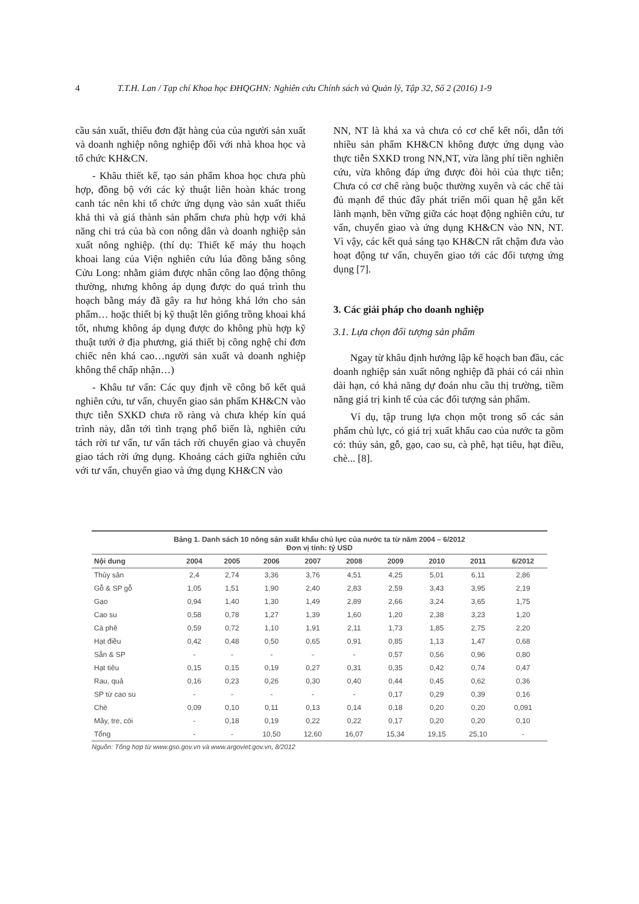4 T.T.H. Lan / Tạp chí Khoa học ĐHQGHN: Nghiên cứu Chính sách và Quản lý, Tập 32, Số 2 (2016) 1-9
cầu sản xuất, thiếu đơn đặt hàng của của người sản xuất và doanh nghiệp nông nghiệp đối với nhà khoa học và tổ chức KH&CN.
- Khâu thiết kế, tạo sản phẩm khoa học chưa phù hợp, đồng bộ với các kỷ thuật liên hoàn khác trong canh tác nên khi tổ chức ứng dụng vào sản xuất thiếu khả thi và giá thành sản phẩm chưa phù hợp với khả năng chi trả của bà con nông dân và doanh nghiệp sản xuất nông nghiệp. (thí dụ: Thiết kế máy thu hoạch khoai lang của Viện nghiên cứu lúa đồng bằng sông Cửu Long: nhằm giảm được nhân công lao động thông thường, nhưng không áp dụng được do quá trình thu hoạch bằng máy đã gây ra hư hỏng khá lớn cho sản phẩm… hoặc thiết bị kỹ thuật lên giống trồng khoai khá tốt, nhưng không áp dụng được do không phù hợp kỹ thuật tưới ở địa phương, giá thiết bị công nghệ chỉ đơn chiếc nên khá cao…người sản xuất và doanh nghiệp không thể chấp nhận…)
- Khâu tư vấn: Các quy định về công bố kết quả nghiên cứu, tư vấn, chuyển giao sản phẩm KH&CN vào thực tiễn SXKD chưa rõ ràng và chưa khép kín quá trình này, dẫn tới tình trạng phổ biến là, nghiên cứu tách rời tư vấn, tư vấn tách rời chuyển giao và chuyển giao tách rời ứng dụng. Khoảng cách giữa nghiên cứu với tư vấn, chuyển giao và ứng dụng KH&CN vào
NN, NT là khá xa và chưa có cơ chế kết nối, dẫn tới nhiều sản phẩm KH&CN không được ứng dụng vào thực tiễn SXKD trong NN,NT, vừa lãng phí tiền nghiên cứu, vừa không đáp ứng được đòi hỏi của thực tiễn; Chưa có cơ chế ràng buộc thường xuyên và các chế tài đủ mạnh để thúc đẩy phát triển mối quan hệ gắn kết lành mạnh, bền vững giữa các hoạt động nghiên cứu, tư vấn, chuyển giao và ứng dụng KH&CN vào NN, NT. Vì vậy, các kết quả sáng tạo KH&CN rất chậm đưa vào hoạt động tư vấn, chuyển giao tới các đối tượng ứng dụng [7].
3. Các giải pháp cho doanh nghiệp
3.1. Lựa chọn đối tượng sản phẩm
Ngay từ khâu định hướng lập kế hoạch ban đầu, các doanh nghiệp sản xuất nông nghiệp đã phải có cái nhìn dài hạn, có khả năng dự đoán nhu cầu thị trường, tiềm năng giá trị kinh tế của các đối tượng sản phẩm.
Ví dụ, tập trung lựa chọn một trong số các sản phẩm chủ lực, có giá trị xuất khẩu cao của nước ta gồm có: thủy sản, gỗ, gạo, cao su, cà phê, hạt tiêu, hạt điều, chè... [8].
Bảng 1. Danh sách 10 nông sản xuất khẩu chủ lực của nước ta từ năm 2004 – 6/2012 Đơn vị tính: tỷ USD
| Nội dung | 2004 | 2005 | 2006 | 2007 | 2008 | 2009 | 2010 | 2011 | 6/2012 |
| --- | --- | --- | --- | --- | --- | --- | --- | --- | --- |
| Thủy sản | 2,4 | 2,74 | 3,36 | 3,76 | 4,51 | 4,25 | 5,01 | 6,11 | 2,86 |
| Gỗ & SP gỗ | 1,05 | 1,51 | 1,90 | 2,40 | 2,83 | 2,59 | 3,43 | 3,95 | 2,19 |
| Gạo | 0,94 | 1,40 | 1,30 | 1,49 | 2,89 | 2,66 | 3,24 | 3,65 | 1,75 |
| Cao su | 0,58 | 0,78 | 1,27 | 1,39 | 1,60 | 1,20 | 2,38 | 3,23 | 1,20 |
| Cà phê | 0,59 | 0,72 | 1,10 | 1,91 | 2,11 | 1,73 | 1,85 | 2,75 | 2,20 |
| Hạt điều | 0,42 | 0,48 | 0,50 | 0,65 | 0,91 | 0,85 | 1,13 | 1,47 | 0,68 |
| Sắn & SP | - | - | - | - | - | 0,57 | 0,56 | 0,96 | 0,80 |
| Hạt tiêu | 0,15 | 0,15 | 0,19 | 0,27 | 0,31 | 0,35 | 0,42 | 0,74 | 0,47 |
| Rau, quả | 0,16 | 0,23 | 0,26 | 0,30 | 0,40 | 0,44 | 0,45 | 0,62 | 0,36 |
| SP từ cao su | - | - | - | - | - | 0,17 | 0,29 | 0,39 | 0,16 |
| Chè | 0,09 | 0,10 | 0,11 | 0,13 | 0,14 | 0,18 | 0,20 | 0,20 | 0,091 |
| Mây, tre, cói | - | 0,18 | 0,19 | 0,22 | 0,22 | 0,17 | 0,20 | 0,20 | 0,10 |
| Tổng | - | - | 10,50 | 12,60 | 16,07 | 15,34 | 19,15 | 25,10 | - |
Nguồn: Tổng hợp từ www.gso.gov.vn và www.argoviet.gov.vn, 8/2012